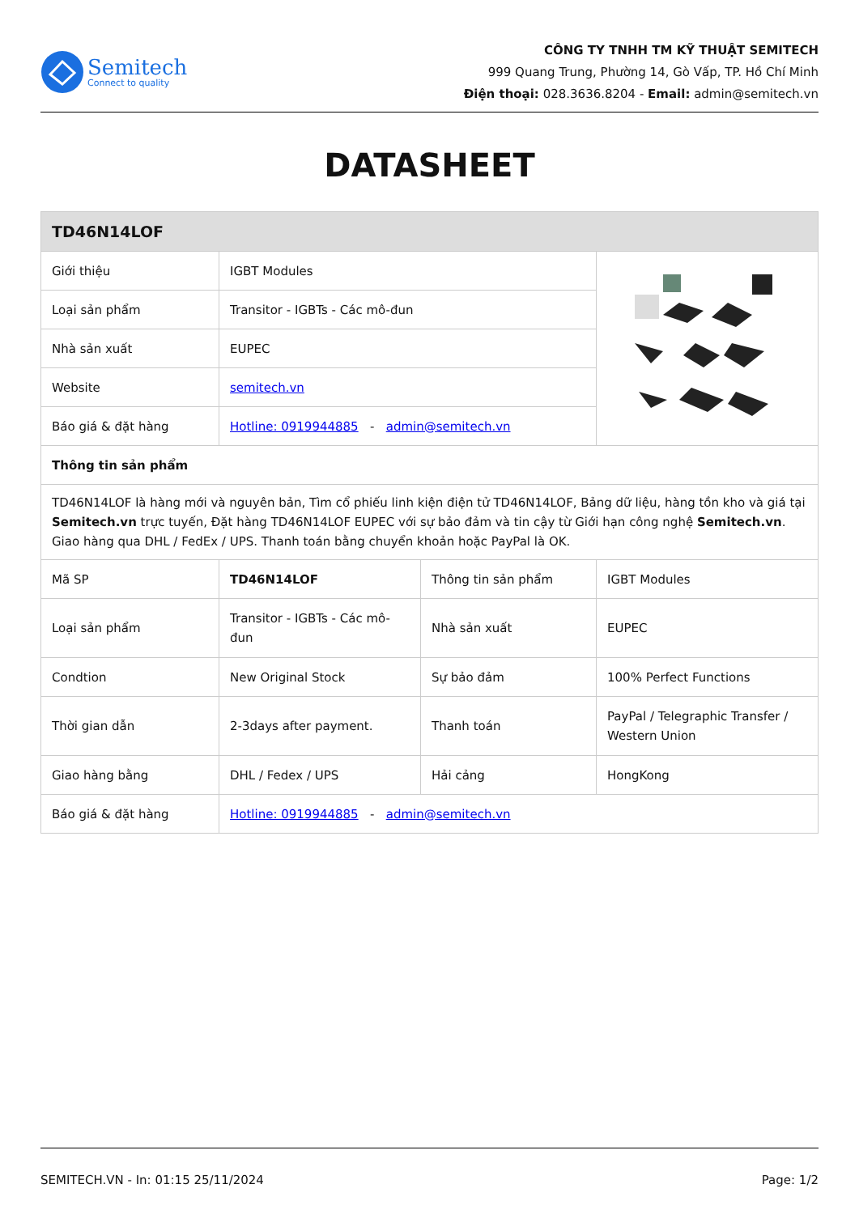Semitech
Connect to quality
CÔNG TY TNHH TM KỸ THUẬT SEMITECH
999 Quang Trung, Phường 14, Gò Vấp, TP. Hồ Chí Minh
Điện thoại: 028.3636.8204 - Email: admin@semitech.vn
DATASHEET
| TD46N14LOF | | | |
| --- | --- | --- | --- |
| Giới thiệu | IGBT Modules | | |
| Loại sản phẩm | Transitor - IGBTs - Các mô-đun | | |
| Nhà sản xuất | EUPEC | | |
| Website | semitech.vn | | |
| Báo giá & đặt hàng | Hotline: 0919944885 - admin@semitech.vn | | |
| Thông tin sản phẩm | | | |
| TD46N14LOF là hàng mới và nguyên bản, Tìm cổ phiếu linh kiện điện tử TD46N14LOF, Bảng dữ liệu, hàng tồn kho và giá tại Semitech.vn trực tuyến, Đặt hàng TD46N14LOF EUPEC với sự bảo đảm và tin cậy từ Giới hạn công nghệ Semitech.vn . Giao hàng qua DHL / FedEx / UPS. Thanh toán bằng chuyển khoản hoặc PayPal là OK. | | | |
| Mã SP | TD46N14LOF | Thông tin sản phẩm | IGBT Modules |
| Loại sản phẩm | Transitor - IGBTs - Các mô-đun | Nhà sản xuất | EUPEC |
| Condtion | New Original Stock | Sự bảo đảm | 100% Perfect Functions |
| Thời gian dẫn | 2-3days after payment. | Thanh toán | PayPal / Telegraphic Transfer / Western Union |
| Giao hàng bằng | DHL / Fedex / UPS | Hải cảng | HongKong |
| Báo giá & đặt hàng | Hotline: 0919944885 - admin@semitech.vn | | |
SEMITECH.VN - In: 01:15 25/11/2024 Page: 1/2